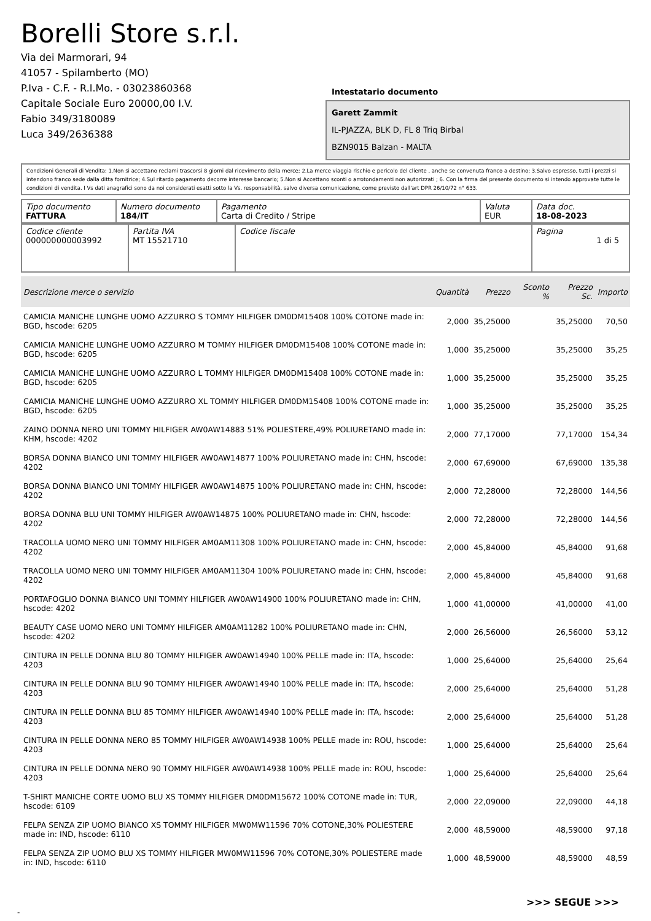Borelli Store s.r.l.
Via dei Marmorari, 94
41057 - Spilamberto (MO)
P.Iva - C.F. - R.I.Mo. - 03023860368
Capitale Sociale Euro 20000,00 I.V.
Fabio 349/3180089
Luca 349/2636388
Intestatario documento
Garett Zammit
IL-PJAZZA, BLK D, FL 8 Triq Birbal
BZN9015 Balzan - MALTA
Condizioni Generali di Vendita: 1.Non si accettano reclami trascorsi 8 giorni dal ricevimento della merce; 2.La merce viaggia rischio e pericolo del cliente , anche se convenuta franco a destino; 3.Salvo espresso, tutti i prezzi si intendono franco sede dalla ditta fornitrice; 4.Sul ritardo pagamento decorre interesse bancario; 5.Non si Accettano sconti o arrotondamenti non autorizzati ; 6. Con la firma del presente documento si intendo approvate tutte le condizioni di vendita. I Vs dati anagrafici sono da noi considerati esatti sotto la Vs. responsabilità, salvo diversa comunicazione, come previsto dall'art DPR 26/10/72 n° 633.
| Tipo documento FATTURA | Numero documento 184/IT | Pagamento Carta di Credito / Stripe | Valuta EUR | Data doc. 18-08-2023 |
| Codice cliente 000000000003992 | Partita IVA MT 15521710 | Codice fiscale | Pagina 1 di 5 |
| Descrizione merce o servizio | Quantità | Prezzo | Sconto % | Prezzo Sc. | Importo |
| --- | --- | --- | --- | --- | --- |
| CAMICIA MANICHE LUNGHE UOMO AZZURRO S TOMMY HILFIGER DM0DM15408 100% COTONE made in: BGD, hscode: 6205 | 2,000 | 35,25000 | | 35,25000 | 70,50 |
| CAMICIA MANICHE LUNGHE UOMO AZZURRO M TOMMY HILFIGER DM0DM15408 100% COTONE made in: BGD, hscode: 6205 | 1,000 | 35,25000 | | 35,25000 | 35,25 |
| CAMICIA MANICHE LUNGHE UOMO AZZURRO L TOMMY HILFIGER DM0DM15408 100% COTONE made in: BGD, hscode: 6205 | 1,000 | 35,25000 | | 35,25000 | 35,25 |
| CAMICIA MANICHE LUNGHE UOMO AZZURRO XL TOMMY HILFIGER DM0DM15408 100% COTONE made in: BGD, hscode: 6205 | 1,000 | 35,25000 | | 35,25000 | 35,25 |
| ZAINO DONNA NERO UNI TOMMY HILFIGER AW0AW14883 51% POLIESTERE,49% POLIURETANO made in: KHM, hscode: 4202 | 2,000 | 77,17000 | | 77,17000 | 154,34 |
| BORSA DONNA BIANCO UNI TOMMY HILFIGER AW0AW14877 100% POLIURETANO made in: CHN, hscode: 4202 | 2,000 | 67,69000 | | 67,69000 | 135,38 |
| BORSA DONNA BIANCO UNI TOMMY HILFIGER AW0AW14875 100% POLIURETANO made in: CHN, hscode: 4202 | 2,000 | 72,28000 | | 72,28000 | 144,56 |
| BORSA DONNA BLU UNI TOMMY HILFIGER AW0AW14875 100% POLIURETANO made in: CHN, hscode: 4202 | 2,000 | 72,28000 | | 72,28000 | 144,56 |
| TRACOLLA UOMO NERO UNI TOMMY HILFIGER AM0AM11308 100% POLIURETANO made in: CHN, hscode: 4202 | 2,000 | 45,84000 | | 45,84000 | 91,68 |
| TRACOLLA UOMO NERO UNI TOMMY HILFIGER AM0AM11304 100% POLIURETANO made in: CHN, hscode: 4202 | 2,000 | 45,84000 | | 45,84000 | 91,68 |
| PORTAFOGLIO DONNA BIANCO UNI TOMMY HILFIGER AW0AW14900 100% POLIURETANO made in: CHN, hscode: 4202 | 1,000 | 41,00000 | | 41,00000 | 41,00 |
| BEAUTY CASE UOMO NERO UNI TOMMY HILFIGER AM0AM11282 100% POLIURETANO made in: CHN, hscode: 4202 | 2,000 | 26,56000 | | 26,56000 | 53,12 |
| CINTURA IN PELLE DONNA BLU 80 TOMMY HILFIGER AW0AW14940 100% PELLE made in: ITA, hscode: 4203 | 1,000 | 25,64000 | | 25,64000 | 25,64 |
| CINTURA IN PELLE DONNA BLU 90 TOMMY HILFIGER AW0AW14940 100% PELLE made in: ITA, hscode: 4203 | 2,000 | 25,64000 | | 25,64000 | 51,28 |
| CINTURA IN PELLE DONNA BLU 85 TOMMY HILFIGER AW0AW14940 100% PELLE made in: ITA, hscode: 4203 | 2,000 | 25,64000 | | 25,64000 | 51,28 |
| CINTURA IN PELLE DONNA NERO 85 TOMMY HILFIGER AW0AW14938 100% PELLE made in: ROU, hscode: 4203 | 1,000 | 25,64000 | | 25,64000 | 25,64 |
| CINTURA IN PELLE DONNA NERO 90 TOMMY HILFIGER AW0AW14938 100% PELLE made in: ROU, hscode: 4203 | 1,000 | 25,64000 | | 25,64000 | 25,64 |
| T-SHIRT MANICHE CORTE UOMO BLU XS TOMMY HILFIGER DM0DM15672 100% COTONE made in: TUR, hscode: 6109 | 2,000 | 22,09000 | | 22,09000 | 44,18 |
| FELPA SENZA ZIP UOMO BIANCO XS TOMMY HILFIGER MW0MW11596 70% COTONE,30% POLIESTERE made in: IND, hscode: 6110 | 2,000 | 48,59000 | | 48,59000 | 97,18 |
| FELPA SENZA ZIP UOMO BLU XS TOMMY HILFIGER MW0MW11596 70% COTONE,30% POLIESTERE made in: IND, hscode: 6110 | 1,000 | 48,59000 | | 48,59000 | 48,59 |
>>> SEGUE >>>
-